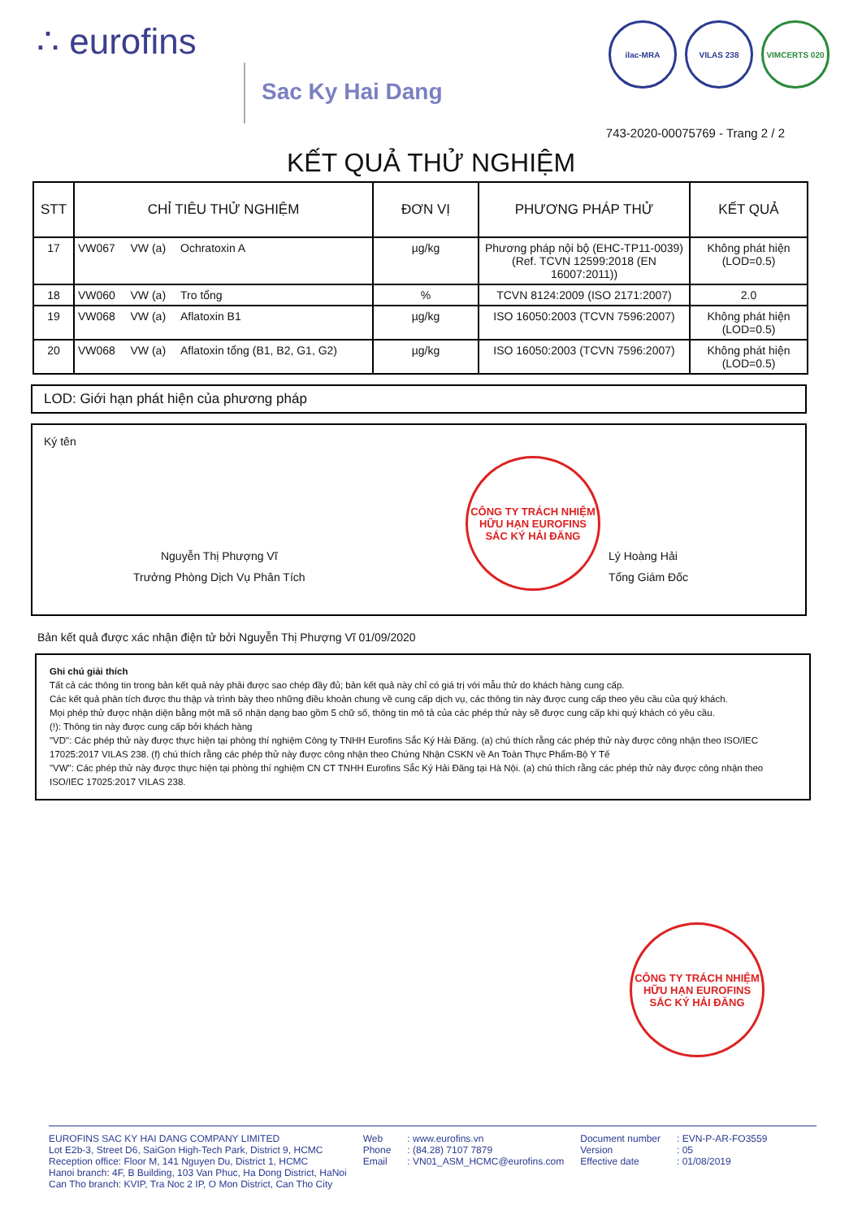∴ eurofins
Sac Ky Hai Dang
ilac-MRA VILAS 238 VIMCERTS 020
743-2020-00075769 - Trang 2 / 2
KẾT QUẢ THỬ NGHIỆM
| STT | CHỈ TIÊU THỬ NGHIỆM | | | ĐƠN VỊ | PHƯƠNG PHÁP THỬ | KẾT QUẢ |
| --- | --- | --- | --- | --- | --- | --- |
| 17 | VW067 | VW (a) | Ochratoxin A | µg/kg | Phương pháp nội bộ (EHC-TP11-0039) (Ref. TCVN 12599:2018 (EN 16007:2011)) | Không phát hiện (LOD=0.5) |
| 18 | VW060 | VW (a) | Tro tổng | % | TCVN 8124:2009 (ISO 2171:2007) | 2.0 |
| 19 | VW068 | VW (a) | Aflatoxin B1 | µg/kg | ISO 16050:2003 (TCVN 7596:2007) | Không phát hiện (LOD=0.5) |
| 20 | VW068 | VW (a) | Aflatoxin tổng (B1, B2, G1, G2) | µg/kg | ISO 16050:2003 (TCVN 7596:2007) | Không phát hiện (LOD=0.5) |
LOD: Giới hạn phát hiện của phương pháp
Ký tên
Nguyễn Thị Phượng Vĩ
Trưởng Phòng Dịch Vụ Phân Tích
CÔNG TY TRÁCH NHIỆM HỮU HẠN EUROFINS SẮC KÝ HẢI ĐĂNG
Lý Hoàng Hải
Tổng Giám Đốc
Bản kết quả được xác nhận điện tử bởi Nguyễn Thị Phượng Vĩ 01/09/2020
Ghi chú giải thích
Tất cả các thông tin trong bản kết quả này phải được sao chép đầy đủ; bản kết quả này chỉ có giá trị với mẫu thử do khách hàng cung cấp.
Các kết quả phân tích được thu thập và trình bày theo những điều khoản chung về cung cấp dịch vụ, các thông tin này được cung cấp theo yêu cầu của quý khách.
Mọi phép thử được nhận diện bằng một mã số nhận dạng bao gồm 5 chữ số, thông tin mô tả của các phép thử này sẽ được cung cấp khi quý khách có yêu cầu.
(!): Thông tin này được cung cấp bởi khách hàng
"VD": Các phép thử này được thực hiện tại phòng thí nghiệm Công ty TNHH Eurofins Sắc Ký Hải Đăng. (a) chú thích rằng các phép thử này được công nhận theo ISO/IEC 17025:2017 VILAS 238. (f) chú thích rằng các phép thử này được công nhận theo Chứng Nhận CSKN về An Toàn Thực Phẩm-Bộ Y Tế
"VW": Các phép thử này được thực hiện tại phòng thí nghiệm CN CT TNHH Eurofins Sắc Ký Hải Đăng tại Hà Nội. (a) chú thích rằng các phép thử này được công nhận theo ISO/IEC 17025:2017 VILAS 238.
CÔNG TY TRÁCH NHIỆM HỮU HẠN EUROFINS SẮC KÝ HẢI ĐĂNG
EUROFINS SAC KY HAI DANG COMPANY LIMITED
Lot E2b-3, Street D6, SaiGon High-Tech Park, District 9, HCMC
Reception office: Floor M, 141 Nguyen Du, District 1, HCMC
Hanoi branch: 4F, B Building, 103 Van Phuc, Ha Dong District, HaNoi
Can Tho branch: KVIP, Tra Noc 2 IP, O Mon District, Can Tho City
Web
Phone
Email
: www.eurofins.vn
: (84.28) 7107 7879
: VN01_ASM_HCMC@eurofins.com
Document number
Version
Effective date
: EVN-P-AR-FO3559
: 05
: 01/08/2019